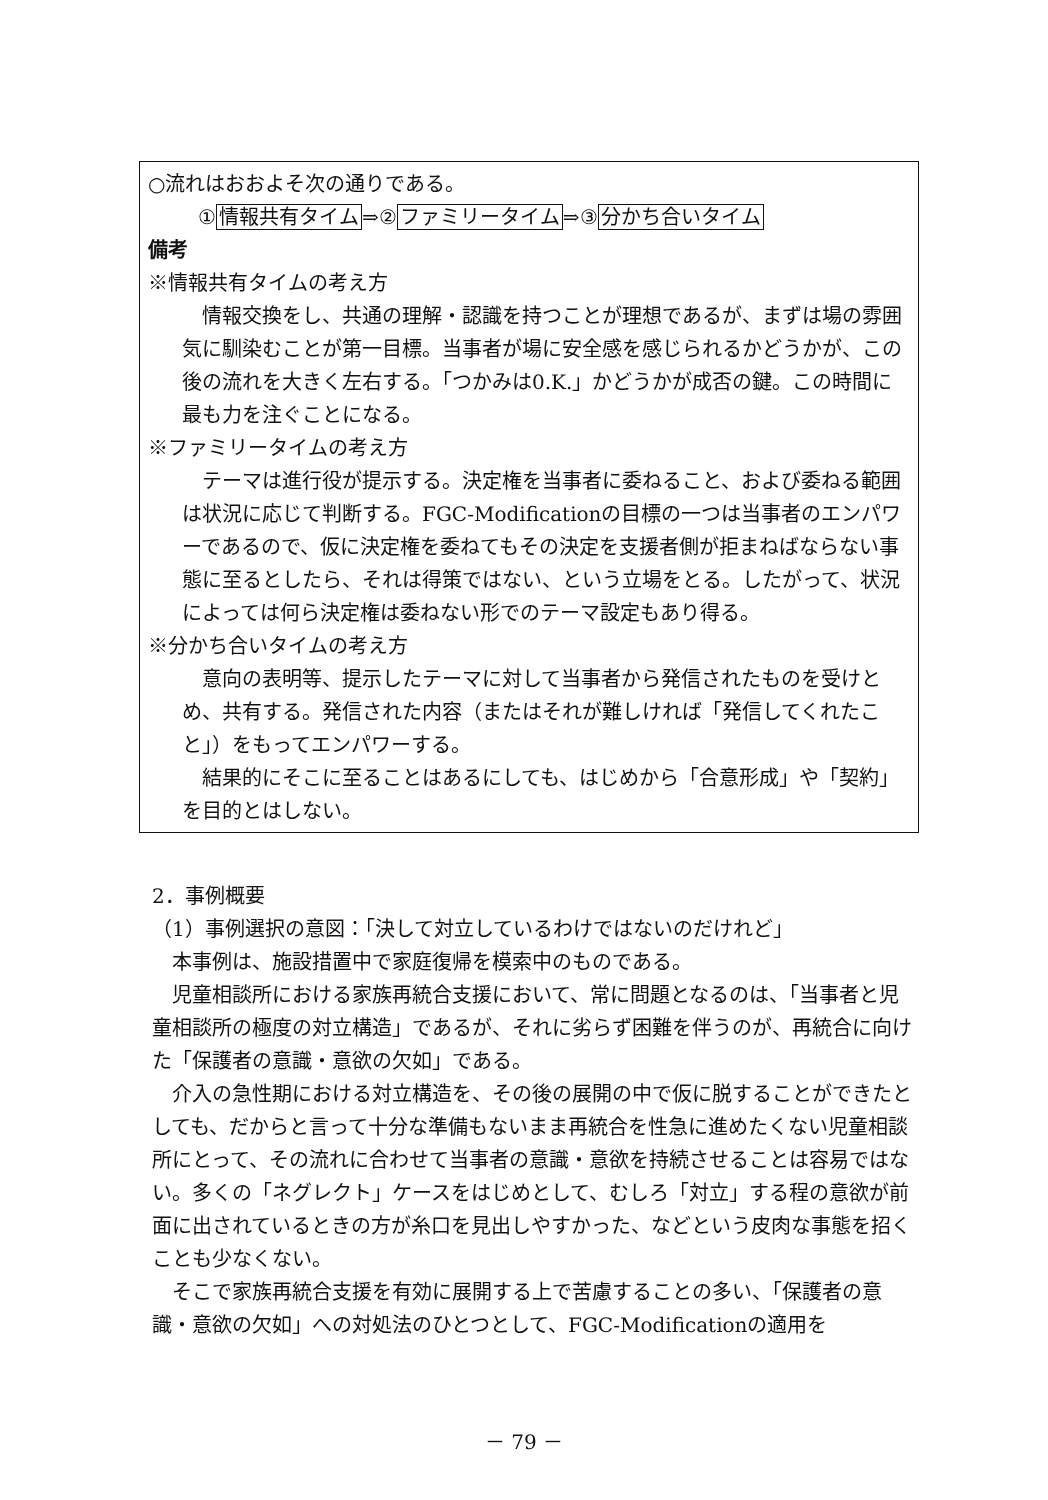○流れはおおよそ次の通りである。
①情報共有タイム⇒②ファミリータイム⇒③分かち合いタイム
備考
※情報共有タイムの考え方
情報交換をし、共通の理解・認識を持つことが理想であるが、まずは場の雰囲気に馴染むことが第一目標。当事者が場に安全感を感じられるかどうかが、この後の流れを大きく左右する。「つかみは0.K.」かどうかが成否の鍵。この時間に最も力を注ぐことになる。
※ファミリータイムの考え方
テーマは進行役が提示する。決定権を当事者に委ねること、および委ねる範囲は状況に応じて判断する。FGC-Modificationの目標の一つは当事者のエンパワーであるので、仮に決定権を委ねてもその決定を支援者側が拒まねばならない事態に至るとしたら、それは得策ではない、という立場をとる。したがって、状況によっては何ら決定権は委ねない形でのテーマ設定もあり得る。
※分かち合いタイムの考え方
意向の表明等、提示したテーマに対して当事者から発信されたものを受けとめ、共有する。発信された内容（またはそれが難しければ「発信してくれたこと」）をもってエンパワーする。
結果的にそこに至ることはあるにしても、はじめから「合意形成」や「契約」を目的とはしない。
2．事例概要
（1）事例選択の意図：「決して対立しているわけではないのだけれど」
本事例は、施設措置中で家庭復帰を模索中のものである。
児童相談所における家族再統合支援において、常に問題となるのは、「当事者と児童相談所の極度の対立構造」であるが、それに劣らず困難を伴うのが、再統合に向けた「保護者の意識・意欲の欠如」である。
介入の急性期における対立構造を、その後の展開の中で仮に脱することができたとしても、だからと言って十分な準備もないまま再統合を性急に進めたくない児童相談所にとって、その流れに合わせて当事者の意識・意欲を持続させることは容易ではない。多くの「ネグレクト」ケースをはじめとして、むしろ「対立」する程の意欲が前面に出されているときの方が糸口を見出しやすかった、などという皮肉な事態を招くことも少なくない。
そこで家族再統合支援を有効に展開する上で苦慮することの多い、「保護者の意識・意欲の欠如」への対処法のひとつとして、FGC-Modificationの適用を
－ 79 －